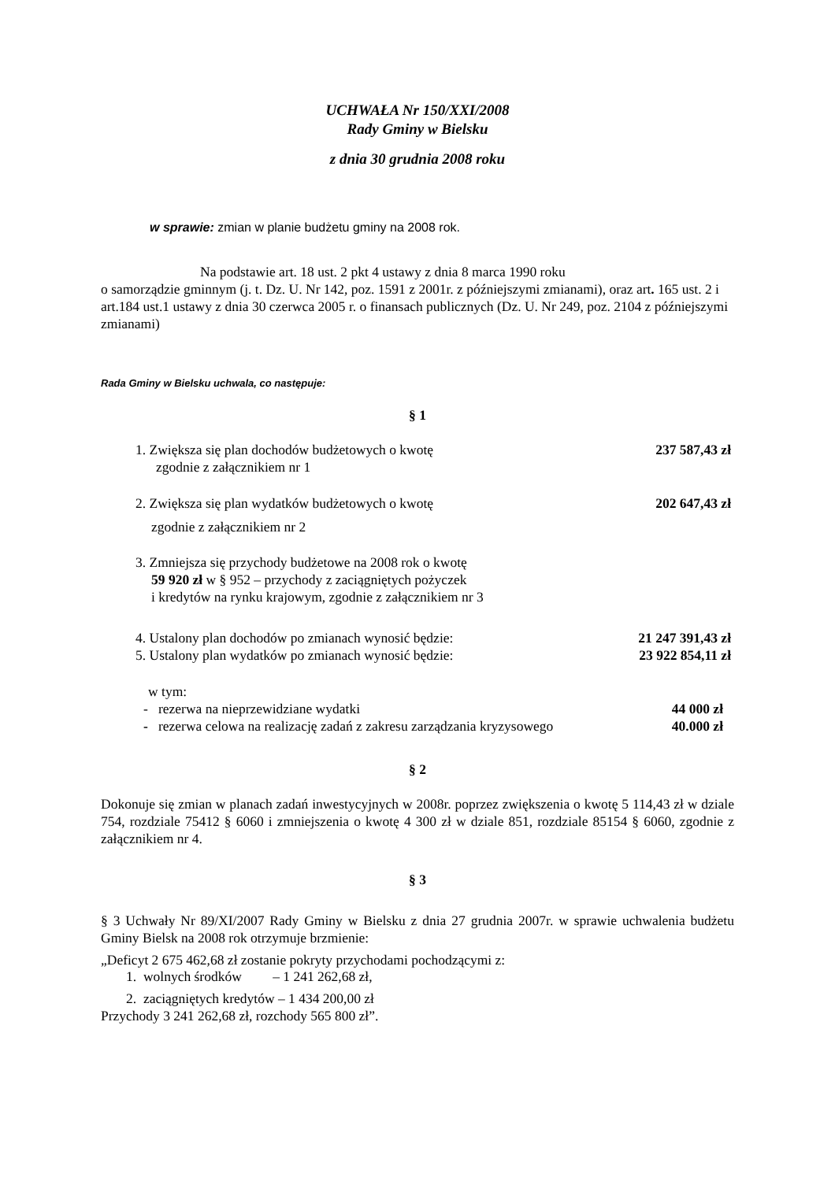UCHWAŁA Nr 150/XXI/2008
Rady Gminy w Bielsku
z dnia 30 grudnia 2008 roku
w sprawie: zmian w planie budżetu gminy na 2008 rok.
Na podstawie art. 18 ust. 2 pkt 4 ustawy z dnia 8 marca 1990 roku
o samorządzie gminnym (j. t. Dz. U. Nr 142, poz. 1591 z 2001r. z późniejszymi zmianami), oraz art. 165 ust. 2 i art.184 ust.1 ustawy z dnia 30 czerwca 2005 r. o finansach publicznych (Dz. U. Nr 249, poz. 2104 z późniejszymi zmianami)
Rada Gminy w Bielsku uchwala, co następuje:
§ 1
1. Zwiększa się plan dochodów budżetowych o kwotę 237 587,43 zł
zgodnie z załącznikiem nr 1
2. Zwiększa się plan wydatków budżetowych o kwotę 202 647,43 zł
zgodnie z załącznikiem nr 2
3. Zmniejsza się przychody budżetowe na 2008 rok o kwotę
59 920 zł w § 952 – przychody z zaciągniętych pożyczek
i kredytów na rynku krajowym, zgodnie z załącznikiem nr 3
4. Ustalony plan dochodów po zmianach wynosić będzie: 21 247 391,43 zł
5. Ustalony plan wydatków po zmianach wynosić będzie: 23 922 854,11 zł
w tym:
- rezerwa na nieprzewidziane wydatki 44 000 zł
- rezerwa celowa na realizację zadań z zakresu zarządzania kryzysowego 40.000 zł
§ 2
Dokonuje się zmian w planach zadań inwestycyjnych w 2008r. poprzez zwiększenia o kwotę 5 114,43 zł w dziale 754, rozdziale 75412 § 6060 i zmniejszenia o kwotę 4 300 zł w dziale 851, rozdziale 85154 § 6060, zgodnie z załącznikiem nr 4.
§ 3
§ 3 Uchwały Nr 89/XI/2007 Rady Gminy w Bielsku z dnia 27 grudnia 2007r. w sprawie uchwalenia budżetu Gminy Bielsk na 2008 rok otrzymuje brzmienie:
„Deficyt 2 675 462,68 zł zostanie pokryty przychodami pochodzącymi z:
1. wolnych środków – 1 241 262,68 zł,
2. zaciągniętych kredytów – 1 434 200,00 zł
Przychody 3 241 262,68 zł, rozchody 565 800 zł”.